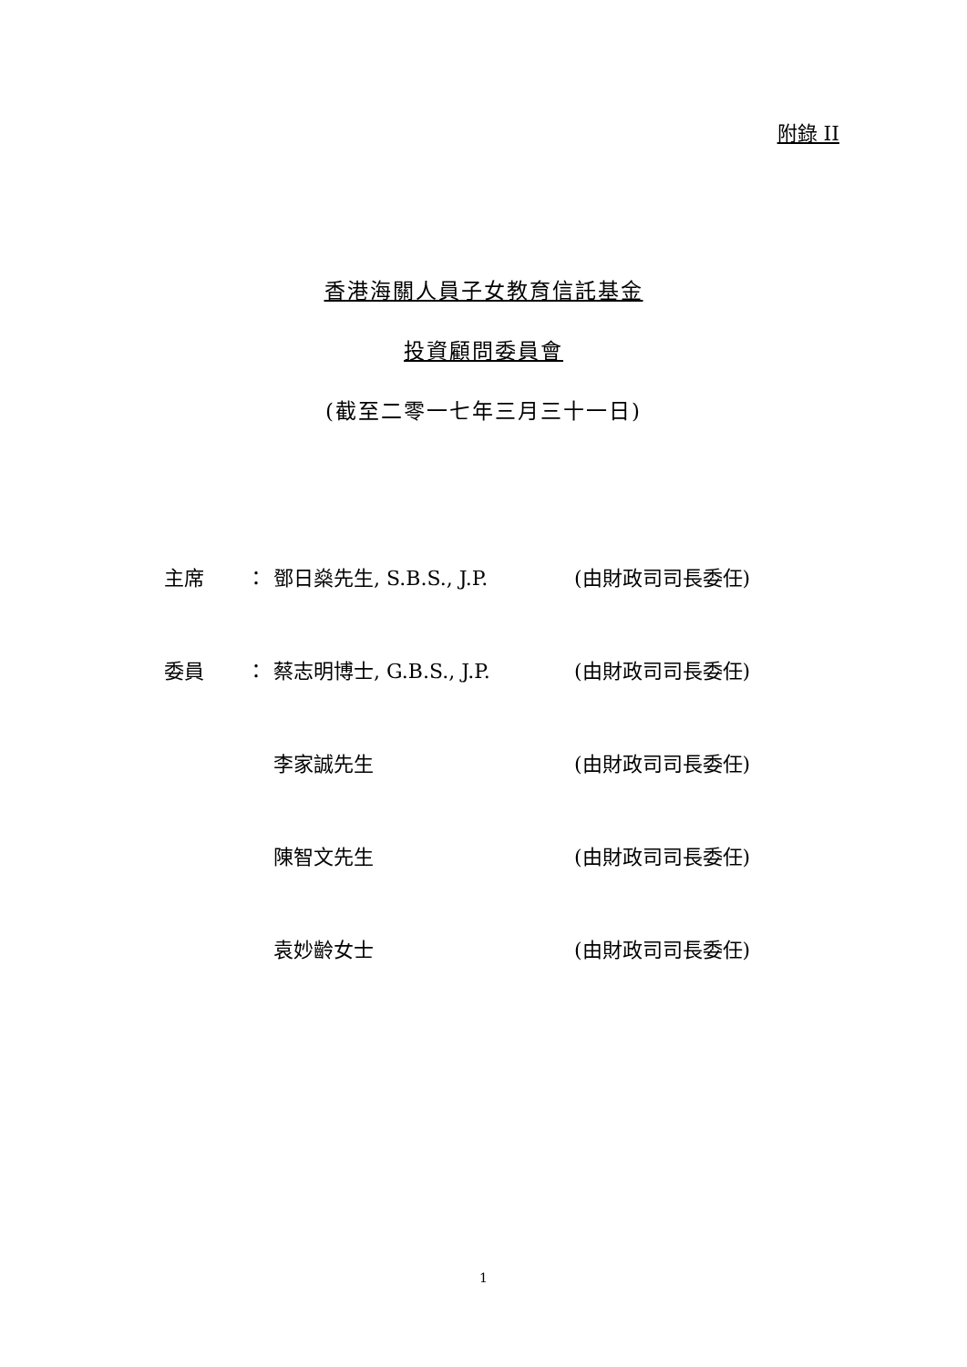附錄 II
香港海關人員子女教育信託基金
投資顧問委員會
(截至二零一七年三月三十一日)
| 主席 | ： | 鄧日燊先生, S.B.S., J.P. | (由財政司司長委任) |
| 委員 | ： | 蔡志明博士, G.B.S., J.P. | (由財政司司長委任) |
| | | 李家誠先生 | (由財政司司長委任) |
| | | 陳智文先生 | (由財政司司長委任) |
| | | 袁妙齡女士 | (由財政司司長委任) |
1